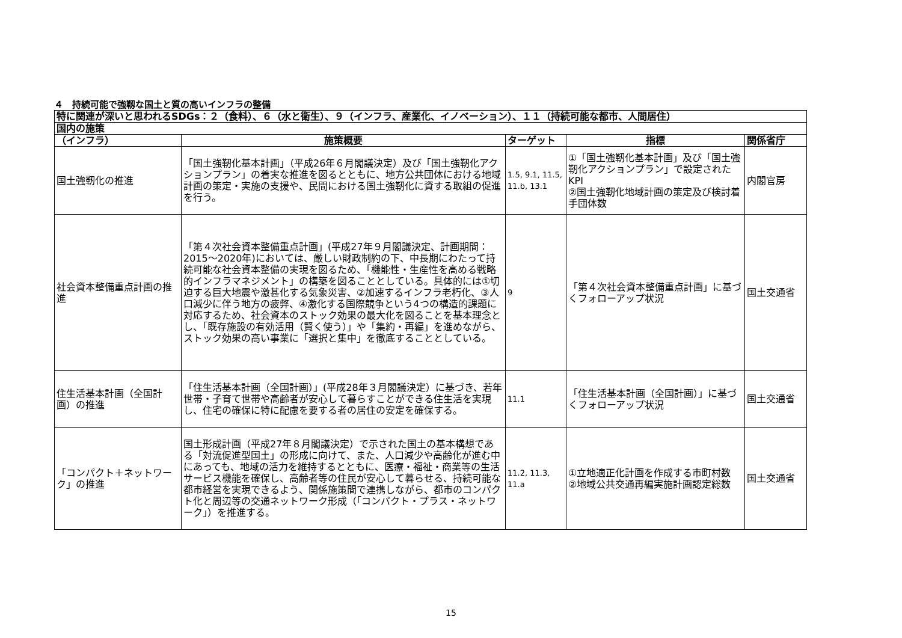４　持続可能で強靱な国土と質の高いインフラの整備
| 特に関連が深いと思われるSDGs：２（食料）、６（水と衛生）、９（インフラ、産業化、イノベーション）、１１（持続可能な都市、人間居住） | | | | |
| 国内の施策 | | | | |
| （インフラ） | 施策概要 | ターゲット | 指標 | 関係省庁 |
| 国土強靭化の推進 | 「国土強靭化基本計画」（平成26年６月閣議決定）及び「国土強靭化アクションプラン」の着実な推進を図るとともに、地方公共団体における地域計画の策定・実施の支援や、民間における国土強靭化に資する取組の促進を行う。 | 1.5, 9.1, 11.5, 11.b, 13.1 | ①「国土強靭化基本計画」及び「国土強靭化アクションプラン」で設定されたKPI ②国土強靭化地域計画の策定及び検討着手団体数 | 内閣官房 |
| 社会資本整備重点計画の推進 | 「第４次社会資本整備重点計画」(平成27年９月閣議決定、計画期間：2015～2020年)においては、厳しい財政制約の下、中長期にわたって持続可能な社会資本整備の実現を図るため、「機能性・生産性を高める戦略的インフラマネジメント」の構築を図ることとしている。具体的には①切迫する巨大地震や激甚化する気象災害、②加速するインフラ老朽化、③人口減少に伴う地方の疲弊、④激化する国際競争という4つの構造的課題に対応するため、社会資本のストック効果の最大化を図ることを基本理念とし、「既存施設の有効活用（賢く使う）」や「集約・再編」を進めながら、ストック効果の高い事業に「選択と集中」を徹底することとしている。 | 9 | 「第４次社会資本整備重点計画」に基づくフォローアップ状況 | 国土交通省 |
| 住生活基本計画（全国計画）の推進 | 「住生活基本計画（全国計画）」(平成28年３月閣議決定）に基づき、若年世帯・子育て世帯や高齢者が安心して暮らすことができる住生活を実現し、住宅の確保に特に配慮を要する者の居住の安定を確保する。 | 11.1 | 「住生活基本計画（全国計画）」に基づくフォローアップ状況 | 国土交通省 |
| 「コンパクト＋ネットワーク」の推進 | 国土形成計画（平成27年８月閣議決定）で示された国土の基本構想である「対流促進型国土」の形成に向けて、また、人口減少や高齢化が進む中にあっても、地域の活力を維持するとともに、医療・福祉・商業等の生活サービス機能を確保し、高齢者等の住民が安心して暮らせる、持続可能な都市経営を実現できるよう、関係施策間で連携しながら、都市のコンパクト化と周辺等の交通ネットワーク形成（「コンパクト・プラス・ネットワーク」）を推進する。 | 11.2, 11.3, 11.a | ①立地適正化計画を作成する市町村数 ②地域公共交通再編実施計画認定総数 | 国土交通省 |
15